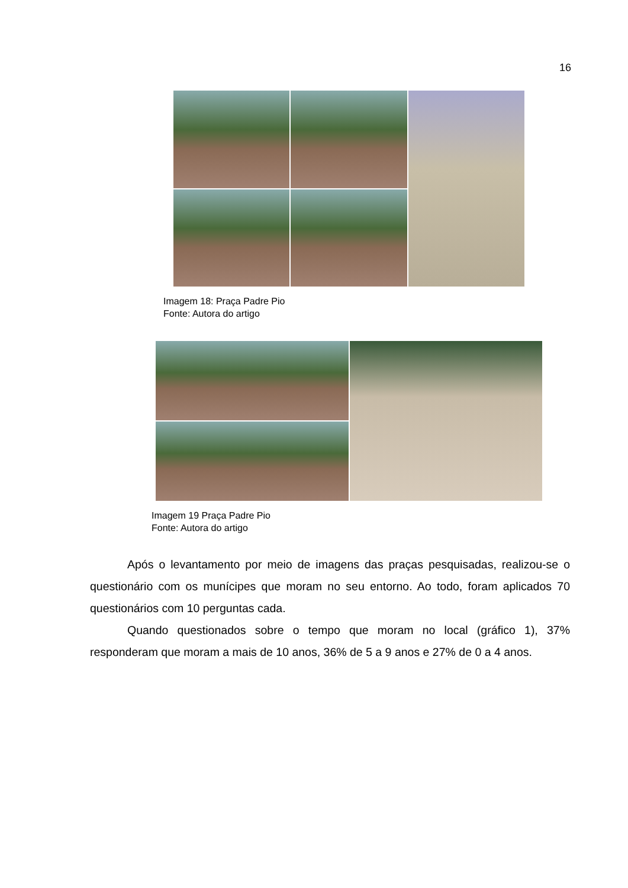16
Imagem 18: Praça Padre Pio
Fonte: Autora do artigo
Imagem 19 Praça Padre Pio
Fonte: Autora do artigo
Após o levantamento por meio de imagens das praças pesquisadas, realizou-se o questionário com os munícipes que moram no seu entorno. Ao todo, foram aplicados 70 questionários com 10 perguntas cada.
Quando questionados sobre o tempo que moram no local (gráfico 1), 37% responderam que moram a mais de 10 anos, 36% de 5 a 9 anos e 27% de 0 a 4 anos.